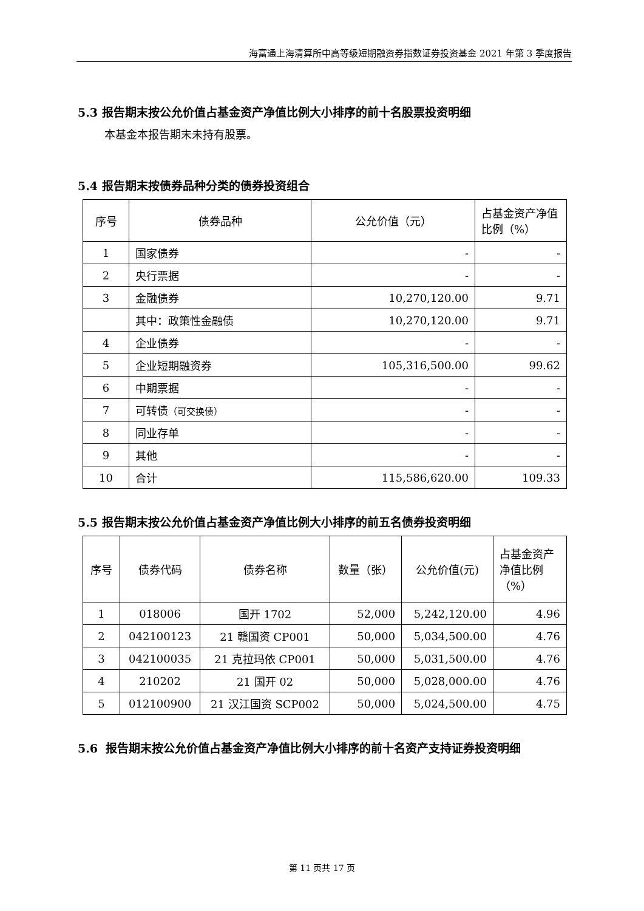海富通上海清算所中高等级短期融资券指数证券投资基金 2021 年第 3 季度报告
5.3 报告期末按公允价值占基金资产净值比例大小排序的前十名股票投资明细
本基金本报告期末未持有股票。
5.4 报告期末按债券品种分类的债券投资组合
| 序号 | 债券品种 | 公允价值（元） | 占基金资产净值比例（%） |
| --- | --- | --- | --- |
| 1 | 国家债券 | - | - |
| 2 | 央行票据 | - | - |
| 3 | 金融债券 | 10,270,120.00 | 9.71 |
| | 其中：政策性金融债 | 10,270,120.00 | 9.71 |
| 4 | 企业债券 | - | - |
| 5 | 企业短期融资券 | 105,316,500.00 | 99.62 |
| 6 | 中期票据 | - | - |
| 7 | 可转债 （可交换债） | - | - |
| 8 | 同业存单 | - | - |
| 9 | 其他 | - | - |
| 10 | 合计 | 115,586,620.00 | 109.33 |
5.5 报告期末按公允价值占基金资产净值比例大小排序的前五名债券投资明细
| 序号 | 债券代码 | 债券名称 | 数量（张） | 公允价值(元) | 占基金资产净值比例（%） |
| --- | --- | --- | --- | --- | --- |
| 1 | 018006 | 国开 1702 | 52,000 | 5,242,120.00 | 4.96 |
| 2 | 042100123 | 21 赣国资 CP001 | 50,000 | 5,034,500.00 | 4.76 |
| 3 | 042100035 | 21 克拉玛依 CP001 | 50,000 | 5,031,500.00 | 4.76 |
| 4 | 210202 | 21 国开 02 | 50,000 | 5,028,000.00 | 4.76 |
| 5 | 012100900 | 21 汉江国资 SCP002 | 50,000 | 5,024,500.00 | 4.75 |
5.6 报告期末按公允价值占基金资产净值比例大小排序的前十名资产支持证券投资明细
第 11 页共 17 页